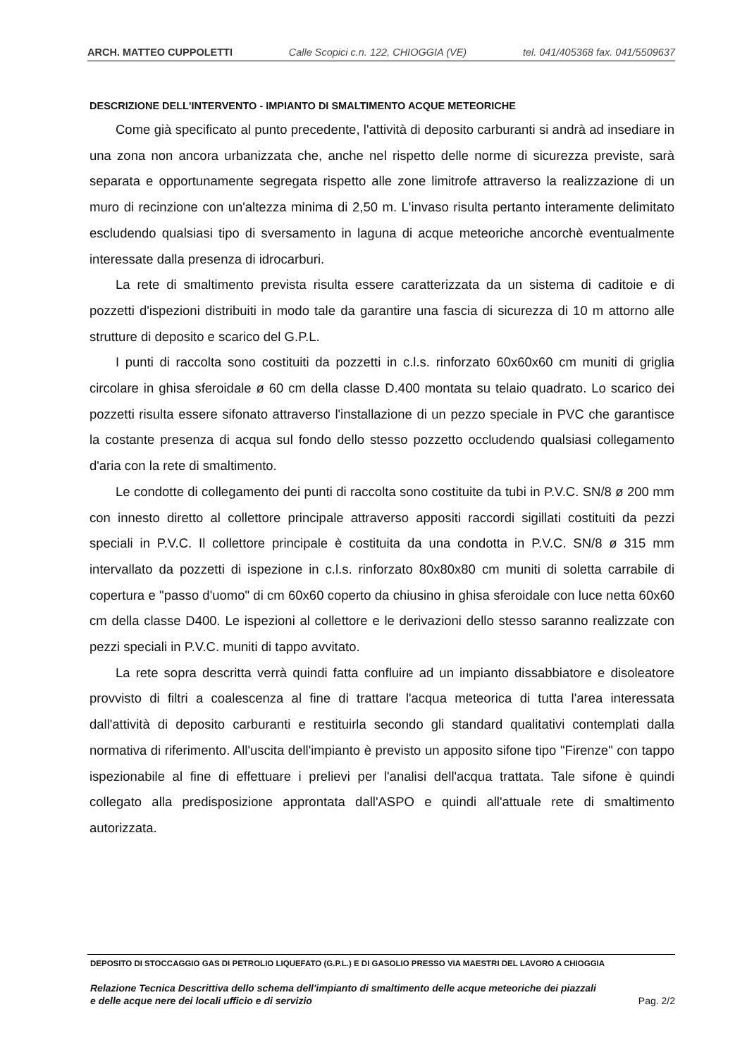ARCH. MATTEO CUPPOLETTI Calle Scopici c.n. 122, CHIOGGIA (VE) tel. 041/405368 fax. 041/5509637
DESCRIZIONE DELL'INTERVENTO - IMPIANTO DI SMALTIMENTO ACQUE METEORICHE
Come già specificato al punto precedente, l'attività di deposito carburanti si andrà ad insediare in una zona non ancora urbanizzata che, anche nel rispetto delle norme di sicurezza previste, sarà separata e opportunamente segregata rispetto alle zone limitrofe attraverso la realizzazione di un muro di recinzione con un'altezza minima di 2,50 m. L'invaso risulta pertanto interamente delimitato escludendo qualsiasi tipo di sversamento in laguna di acque meteoriche ancorchè eventualmente interessate dalla presenza di idrocarburi.
La rete di smaltimento prevista risulta essere caratterizzata da un sistema di caditoie e di pozzetti d'ispezioni distribuiti in modo tale da garantire una fascia di sicurezza di 10 m attorno alle strutture di deposito e scarico del G.P.L.
I punti di raccolta sono costituiti da pozzetti in c.l.s. rinforzato 60x60x60 cm muniti di griglia circolare in ghisa sferoidale ø 60 cm della classe D.400 montata su telaio quadrato. Lo scarico dei pozzetti risulta essere sifonato attraverso l'installazione di un pezzo speciale in PVC che garantisce la costante presenza di acqua sul fondo dello stesso pozzetto occludendo qualsiasi collegamento d'aria con la rete di smaltimento.
Le condotte di collegamento dei punti di raccolta sono costituite da tubi in P.V.C. SN/8 ø 200 mm con innesto diretto al collettore principale attraverso appositi raccordi sigillati costituiti da pezzi speciali in P.V.C. Il collettore principale è costituita da una condotta in P.V.C. SN/8 ø 315 mm intervallato da pozzetti di ispezione in c.l.s. rinforzato 80x80x80 cm muniti di soletta carrabile di copertura e "passo d'uomo" di cm 60x60 coperto da chiusino in ghisa sferoidale con luce netta 60x60 cm della classe D400. Le ispezioni al collettore e le derivazioni dello stesso saranno realizzate con pezzi speciali in P.V.C. muniti di tappo avvitato.
La rete sopra descritta verrà quindi fatta confluire ad un impianto dissabbiatore e disoleatore provvisto di filtri a coalescenza al fine di trattare l'acqua meteorica di tutta l'area interessata dall'attività di deposito carburanti e restituirla secondo gli standard qualitativi contemplati dalla normativa di riferimento. All'uscita dell'impianto è previsto un apposito sifone tipo "Firenze" con tappo ispezionabile al fine di effettuare i prelievi per l'analisi dell'acqua trattata. Tale sifone è quindi collegato alla predisposizione approntata dall'ASPO e quindi all'attuale rete di smaltimento autorizzata.
DEPOSITO DI STOCCAGGIO GAS DI PETROLIO LIQUEFATO (G.P.L.) E DI GASOLIO PRESSO VIA MAESTRI DEL LAVORO A CHIOGGIA
Relazione Tecnica Descrittiva dello schema dell'impianto di smaltimento delle acque meteoriche dei piazzali
e delle acque nere dei locali ufficio e di servizio Pag. 2/2